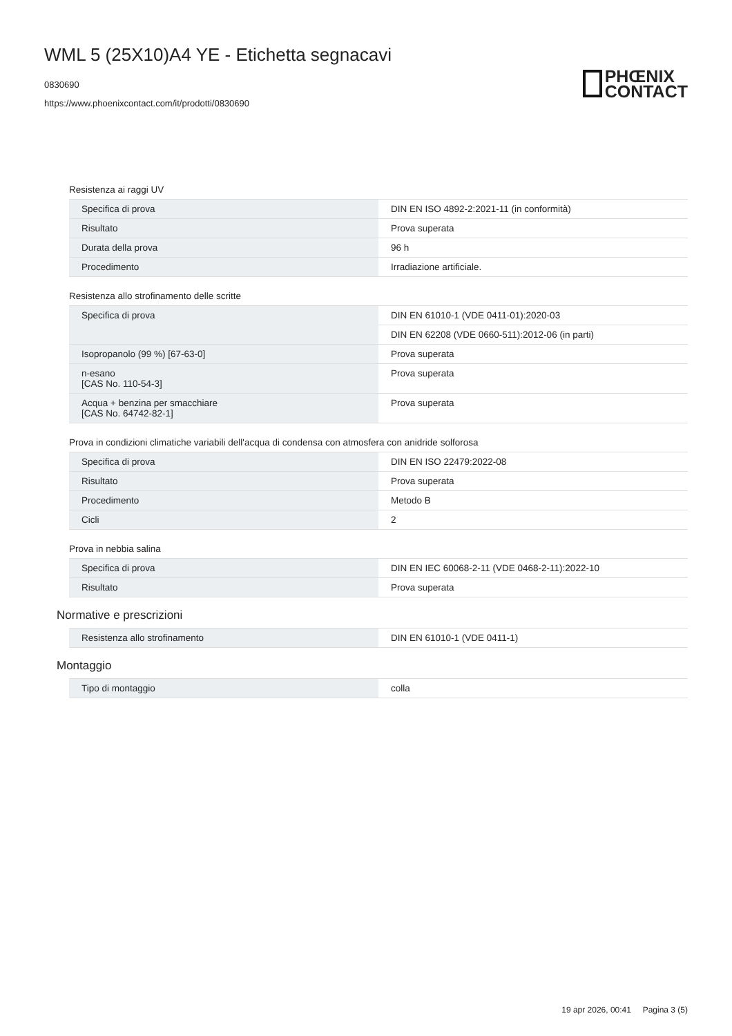WML 5 (25X10)A4 YE - Etichetta segnacavi
0830690
https://www.phoenixcontact.com/it/prodotti/0830690
PHŒNIX
CONTACT
Resistenza ai raggi UV
| Specifica di prova | DIN EN ISO 4892-2:2021-11 (in conformità) |
| Risultato | Prova superata |
| Durata della prova | 96 h |
| Procedimento | Irradiazione artificiale. |
Resistenza allo strofinamento delle scritte
| Specifica di prova | DIN EN 61010-1 (VDE 0411-01):2020-03 |
| | DIN EN 62208 (VDE 0660-511):2012-06 (in parti) |
| Isopropanolo (99 %) [67-63-0] | Prova superata |
| n-esano [CAS No. 110-54-3] | Prova superata |
| Acqua + benzina per smacchiare [CAS No. 64742-82-1] | Prova superata |
Prova in condizioni climatiche variabili dell'acqua di condensa con atmosfera con anidride solforosa
| Specifica di prova | DIN EN ISO 22479:2022-08 |
| Risultato | Prova superata |
| Procedimento | Metodo B |
| Cicli | 2 |
Prova in nebbia salina
| Specifica di prova | DIN EN IEC 60068-2-11 (VDE 0468-2-11):2022-10 |
| Risultato | Prova superata |
Normative e prescrizioni
| Resistenza allo strofinamento | DIN EN 61010-1 (VDE 0411-1) |
Montaggio
| Tipo di montaggio | colla |
19 apr 2026, 00:41 Pagina 3 (5)